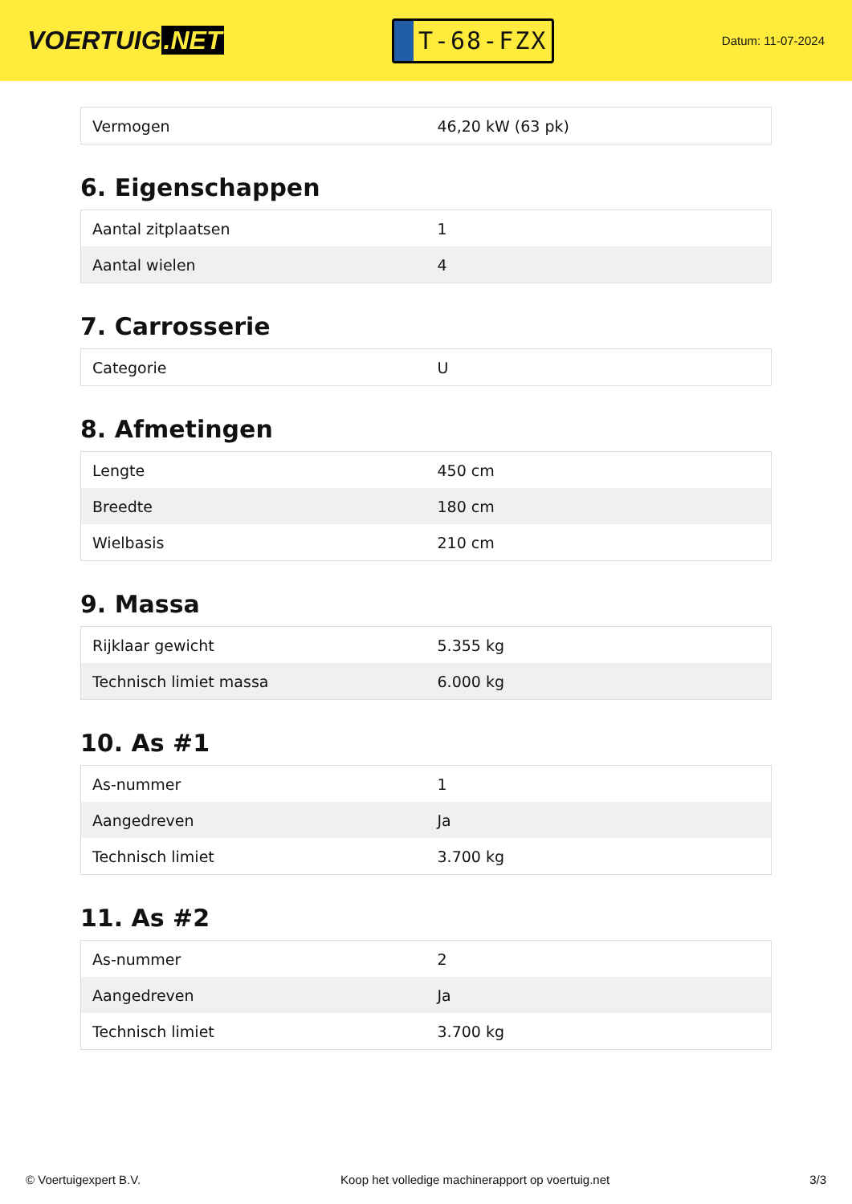VOERTUIG.NET
T-68-FZX
Datum: 11-07-2024
| Vermogen | 46,20 kW (63 pk) |
6. Eigenschappen
| Aantal zitplaatsen | 1 |
| Aantal wielen | 4 |
7. Carrosserie
| Categorie | U |
8. Afmetingen
| Lengte | 450 cm |
| Breedte | 180 cm |
| Wielbasis | 210 cm |
9. Massa
| Rijklaar gewicht | 5.355 kg |
| Technisch limiet massa | 6.000 kg |
10. As #1
| As-nummer | 1 |
| Aangedreven | Ja |
| Technisch limiet | 3.700 kg |
11. As #2
| As-nummer | 2 |
| Aangedreven | Ja |
| Technisch limiet | 3.700 kg |
© Voertuigexpert B.V. Koop het volledige machinerapport op voertuig.net 3/3